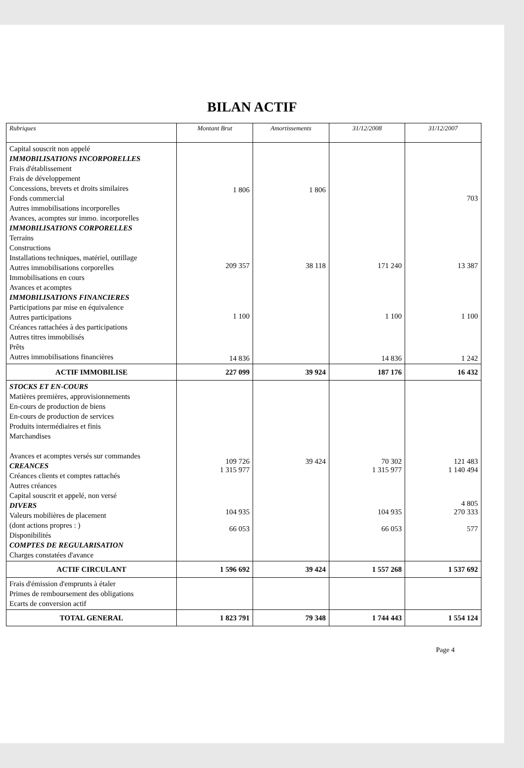BILAN ACTIF
| Rubriques | Montant Brut | Amortissements | 31/12/2008 | 31/12/2007 |
| --- | --- | --- | --- | --- |
| Capital souscrit non appelé IMMOBILISATIONS INCORPORELLES Frais d'établissement Frais de développement Concessions, brevets et droits similaires Fonds commercial Autres immobilisations incorporelles Avances, acomptes sur immo. incorporelles IMMOBILISATIONS CORPORELLES Terrains Constructions Installations techniques, matériel, outillage Autres immobilisations corporelles Immobilisations en cours Avances et acomptes IMMOBILISATIONS FINANCIERES Participations par mise en équivalence Autres participations Créances rattachées à des participations Autres titres immobilisés Prêts Autres immobilisations financières | 1 806 209 357 1 100 14 836 | 1 806 38 118 | 171 240 1 100 14 836 | 703 13 387 1 100 1 242 |
| ACTIF IMMOBILISE | 227 099 | 39 924 | 187 176 | 16 432 |
| STOCKS ET EN-COURS Matières premières, approvisionnements En-cours de production de biens En-cours de production de services Produits intermédiaires et finis Marchandises Avances et acomptes versés sur commandes CREANCES Créances clients et comptes rattachés Autres créances Capital souscrit et appelé, non versé DIVERS Valeurs mobilières de placement (dont actions propres : ) Disponibilités COMPTES DE REGULARISATION Charges constatées d'avance | 109 726 1 315 977 104 935 66 053 | 39 424 | 70 302 1 315 977 104 935 66 053 | 121 483 1 140 494 4 805 270 333 577 |
| ACTIF CIRCULANT | 1 596 692 | 39 424 | 1 557 268 | 1 537 692 |
| Frais d'émission d'emprunts à étaler Primes de remboursement des obligations Ecarts de conversion actif | | | | |
| TOTAL GENERAL | 1 823 791 | 79 348 | 1 744 443 | 1 554 124 |
Page 4